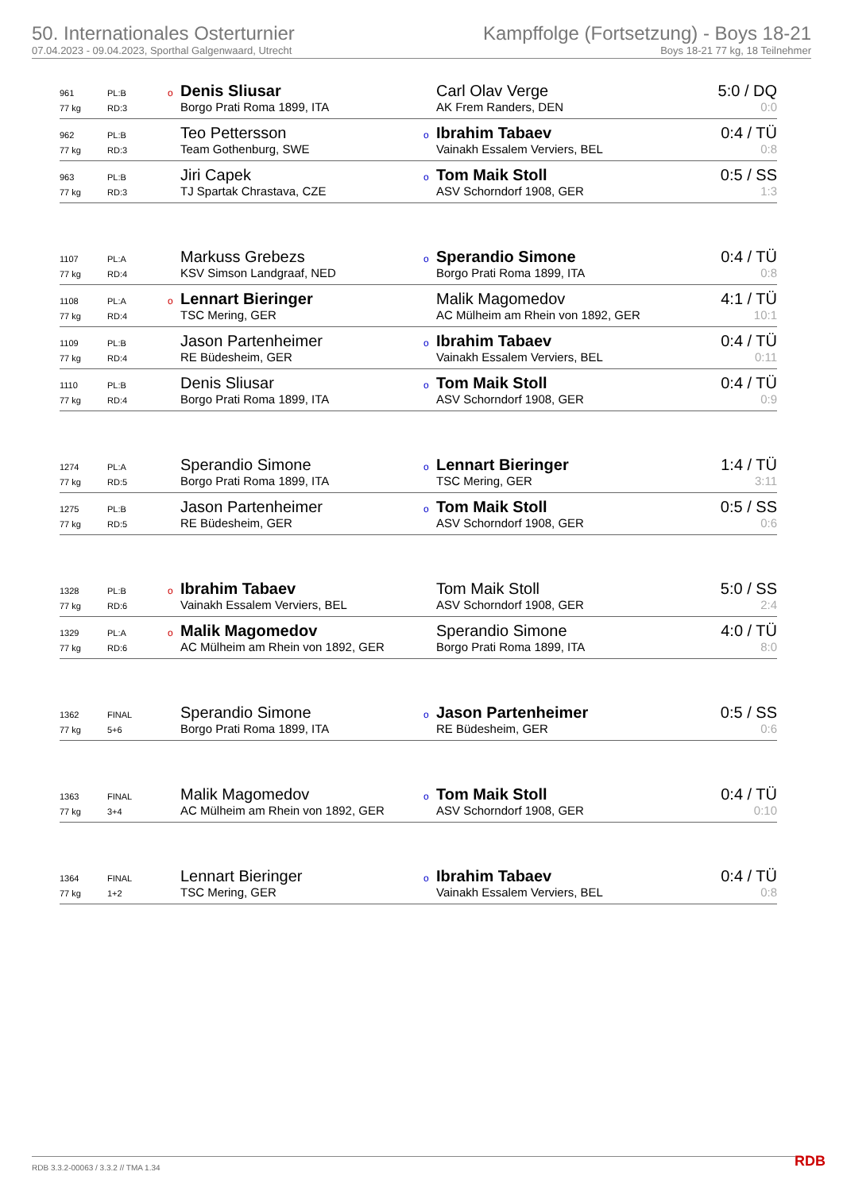50. Internationales Osterturnier
07.04.2023 - 09.04.2023, Sporthal Galgenwaard, Utrecht
Kampffolge (Fortsetzung) - Boys 18-21
Boys 18-21 77 kg, 18 Teilnehmer
| 961 | PL:B | o Denis Sliusar | Carl Olav Verge | 5:0 / DQ |
| 77 kg | RD:3 | Borgo Prati Roma 1899, ITA | AK Frem Randers, DEN | 0:0 |
| 962 | PL:B | Teo Pettersson | o Ibrahim Tabaev | 0:4 / TÜ |
| 77 kg | RD:3 | Team Gothenburg, SWE | Vainakh Essalem Verviers, BEL | 0:8 |
| 963 | PL:B | Jiri Capek | o Tom Maik Stoll | 0:5 / SS |
| 77 kg | RD:3 | TJ Spartak Chrastava, CZE | ASV Schorndorf 1908, GER | 1:3 |
| 1107 | PL:A | Markuss Grebezs | o Sperandio Simone | 0:4 / TÜ |
| 77 kg | RD:4 | KSV Simson Landgraaf, NED | Borgo Prati Roma 1899, ITA | 0:8 |
| 1108 | PL:A | o Lennart Bieringer | Malik Magomedov | 4:1 / TÜ |
| 77 kg | RD:4 | TSC Mering, GER | AC Mülheim am Rhein von 1892, GER | 10:1 |
| 1109 | PL:B | Jason Partenheimer | o Ibrahim Tabaev | 0:4 / TÜ |
| 77 kg | RD:4 | RE Büdesheim, GER | Vainakh Essalem Verviers, BEL | 0:11 |
| 1110 | PL:B | Denis Sliusar | o Tom Maik Stoll | 0:4 / TÜ |
| 77 kg | RD:4 | Borgo Prati Roma 1899, ITA | ASV Schorndorf 1908, GER | 0:9 |
| 1274 | PL:A | Sperandio Simone | o Lennart Bieringer | 1:4 / TÜ |
| 77 kg | RD:5 | Borgo Prati Roma 1899, ITA | TSC Mering, GER | 3:11 |
| 1275 | PL:B | Jason Partenheimer | o Tom Maik Stoll | 0:5 / SS |
| 77 kg | RD:5 | RE Büdesheim, GER | ASV Schorndorf 1908, GER | 0:6 |
| 1328 | PL:B | o Ibrahim Tabaev | Tom Maik Stoll | 5:0 / SS |
| 77 kg | RD:6 | Vainakh Essalem Verviers, BEL | ASV Schorndorf 1908, GER | 2:4 |
| 1329 | PL:A | o Malik Magomedov | Sperandio Simone | 4:0 / TÜ |
| 77 kg | RD:6 | AC Mülheim am Rhein von 1892, GER | Borgo Prati Roma 1899, ITA | 8:0 |
| 1362 | FINAL | Sperandio Simone | o Jason Partenheimer | 0:5 / SS |
| 77 kg | 5+6 | Borgo Prati Roma 1899, ITA | RE Büdesheim, GER | 0:6 |
| 1363 | FINAL | Malik Magomedov | o Tom Maik Stoll | 0:4 / TÜ |
| 77 kg | 3+4 | AC Mülheim am Rhein von 1892, GER | ASV Schorndorf 1908, GER | 0:10 |
| 1364 | FINAL | Lennart Bieringer | o Ibrahim Tabaev | 0:4 / TÜ |
| 77 kg | 1+2 | TSC Mering, GER | Vainakh Essalem Verviers, BEL | 0:8 |
RDB 3.3.2-00063 / 3.3.2 // TMA 1.34
RDB